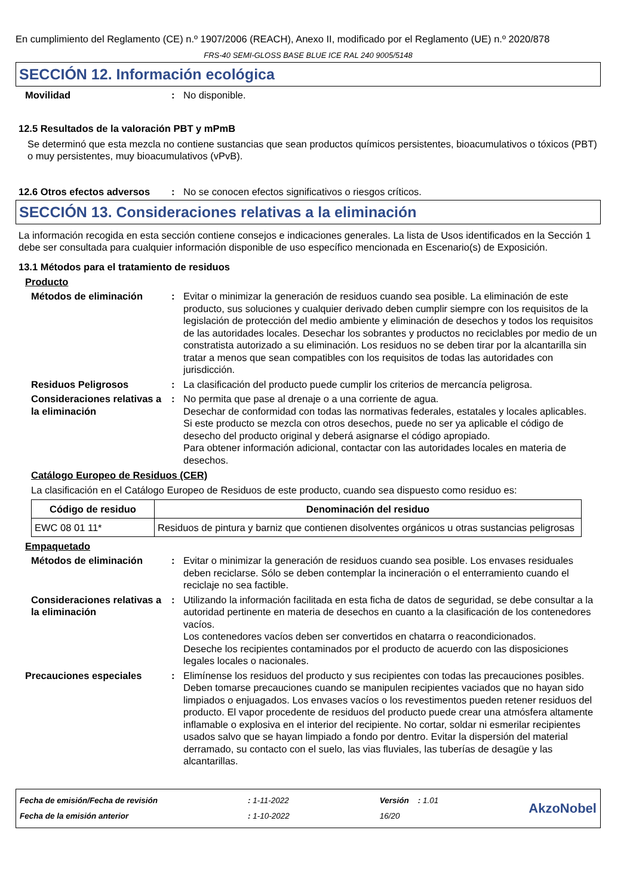En cumplimiento del Reglamento (CE) n.º 1907/2006 (REACH), Anexo II, modificado por el Reglamento (UE) n.º 2020/878
FRS-40 SEMI-GLOSS BASE BLUE ICE RAL 240 9005/5148
SECCIÓN 12. Información ecológica
Movilidad: No disponible.
12.5 Resultados de la valoración PBT y mPmB
Se determinó que esta mezcla no contiene sustancias que sean productos químicos persistentes, bioacumulativos o tóxicos (PBT) o muy persistentes, muy bioacumulativos (vPvB).
12.6 Otros efectos adversos: No se conocen efectos significativos o riesgos críticos.
SECCIÓN 13. Consideraciones relativas a la eliminación
La información recogida en esta sección contiene consejos e indicaciones generales. La lista de Usos identificados en la Sección 1 debe ser consultada para cualquier información disponible de uso específico mencionada en Escenario(s) de Exposición.
13.1 Métodos para el tratamiento de residuos
Producto
Métodos de eliminación: Evitar o minimizar la generación de residuos cuando sea posible. La eliminación de este producto, sus soluciones y cualquier derivado deben cumplir siempre con los requisitos de la legislación de protección del medio ambiente y eliminación de desechos y todos los requisitos de las autoridades locales. Desechar los sobrantes y productos no reciclables por medio de un constratista autorizado a su eliminación. Los residuos no se deben tirar por la alcantarilla sin tratar a menos que sean compatibles con los requisitos de todas las autoridades con jurisdicción.
Residuos Peligrosos: La clasificación del producto puede cumplir los criterios de mercancía peligrosa.
Consideraciones relativas a la eliminación: No permita que pase al drenaje o a una corriente de agua.
Desechar de conformidad con todas las normativas federales, estatales y locales aplicables.
Si este producto se mezcla con otros desechos, puede no ser ya aplicable el código de desecho del producto original y deberá asignarse el código apropiado.
Para obtener información adicional, contactar con las autoridades locales en materia de desechos.
Catálogo Europeo de Residuos (CER)
La clasificación en el Catálogo Europeo de Residuos de este producto, cuando sea dispuesto como residuo es:
| Código de residuo | Denominación del residuo |
| --- | --- |
| EWC 08 01 11* | Residuos de pintura y barniz que contienen disolventes orgánicos u otras sustancias peligrosas |
Empaquetado
Métodos de eliminación: Evitar o minimizar la generación de residuos cuando sea posible. Los envases residuales deben reciclarse. Sólo se deben contemplar la incineración o el enterramiento cuando el reciclaje no sea factible.
Consideraciones relativas a la eliminación: Utilizando la información facilitada en esta ficha de datos de seguridad, se debe consultar a la autoridad pertinente en materia de desechos en cuanto a la clasificación de los contenedores vacíos.
Los contenedores vacíos deben ser convertidos en chatarra o reacondicionados.
Deseche los recipientes contaminados por el producto de acuerdo con las disposiciones legales locales o nacionales.
Precauciones especiales: Elimínense los residuos del producto y sus recipientes con todas las precauciones posibles. Deben tomarse precauciones cuando se manipulen recipientes vaciados que no hayan sido limpiados o enjuagados. Los envases vacíos o los revestimentos pueden retener residuos del producto. El vapor procedente de residuos del producto puede crear una atmósfera altamente inflamable o explosiva en el interior del recipiente. No cortar, soldar ni esmerilar recipientes usados salvo que se hayan limpiado a fondo por dentro. Evitar la dispersión del material derramado, su contacto con el suelo, las vias fluviales, las tuberías de desagüe y las alcantarillas.
Fecha de emisión/Fecha de revisión
Fecha de la emisión anterior
: 1-11-2022
: 1-10-2022
Versión : 1.01
16/20
AkzoNobel